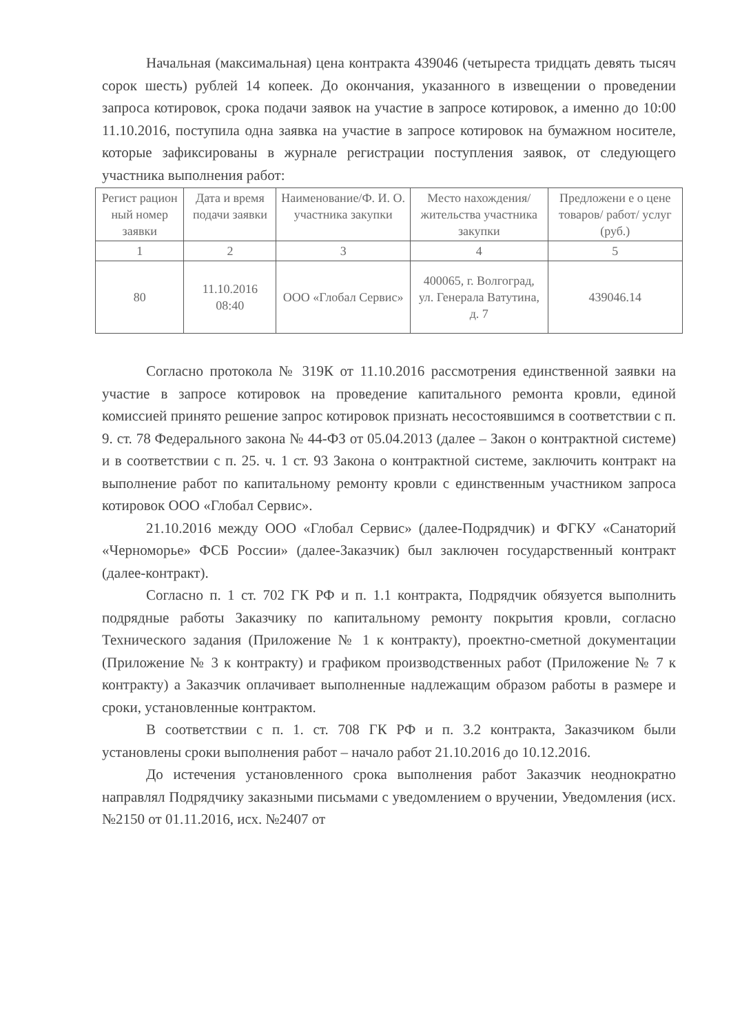Начальная (максимальная) цена контракта 439046 (четыреста тридцать девять тысяч сорок шесть) рублей 14 копеек. До окончания, указанного в извещении о проведении запроса котировок, срока подачи заявок на участие в запросе котировок, а именно до 10:00 11.10.2016, поступила одна заявка на участие в запросе котировок на бумажном носителе, которые зафиксированы в журнале регистрации поступления заявок, от следующего участника выполнения работ:
| Регист рацион ный номер заявки | Дата и время подачи заявки | Наименование/Ф. И. О. участника закупки | Место нахождения/ жительства участника закупки | Предложени е о цене товаров/ работ/ услуг (руб.) |
| --- | --- | --- | --- | --- |
| 1 | 2 | 3 | 4 | 5 |
| 80 | 11.10.2016 08:40 | ООО «Глобал Сервис» | 400065, г. Волгоград, ул. Генерала Ватутина, д. 7 | 439046.14 |
Согласно протокола № 319К от 11.10.2016 рассмотрения единственной заявки на участие в запросе котировок на проведение капитального ремонта кровли, единой комиссией принято решение запрос котировок признать несостоявшимся в соответствии с п. 9. ст. 78 Федерального закона № 44-ФЗ от 05.04.2013 (далее – Закон о контрактной системе) и в соответствии с п. 25. ч. 1 ст. 93 Закона о контрактной системе, заключить контракт на выполнение работ по капитальному ремонту кровли с единственным участником запроса котировок ООО «Глобал Сервис».
21.10.2016 между ООО «Глобал Сервис» (далее-Подрядчик) и ФГКУ «Санаторий «Черноморье» ФСБ России» (далее-Заказчик) был заключен государственный контракт (далее-контракт).
Согласно п. 1 ст. 702 ГК РФ и п. 1.1 контракта, Подрядчик обязуется выполнить подрядные работы Заказчику по капитальному ремонту покрытия кровли, согласно Технического задания (Приложение № 1 к контракту), проектно-сметной документации (Приложение № 3 к контракту) и графиком производственных работ (Приложение № 7 к контракту) а Заказчик оплачивает выполненные надлежащим образом работы в размере и сроки, установленные контрактом.
В соответствии с п. 1. ст. 708 ГК РФ и п. 3.2 контракта, Заказчиком были установлены сроки выполнения работ – начало работ 21.10.2016 до 10.12.2016.
До истечения установленного срока выполнения работ Заказчик неоднократно направлял Подрядчику заказными письмами с уведомлением о вручении, Уведомления (исх. №2150 от 01.11.2016, исх. №2407 от